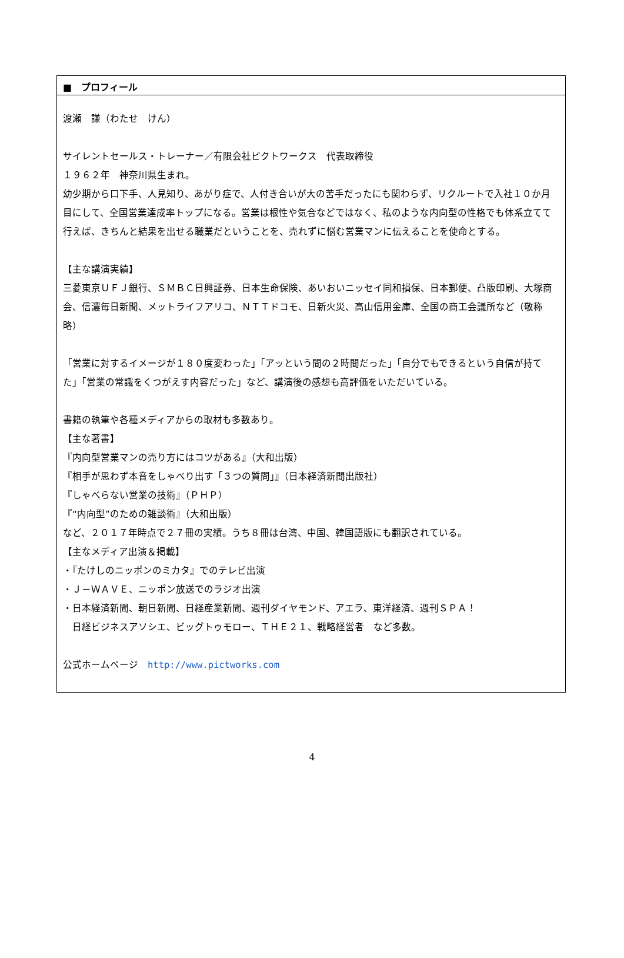■　プロフィール
渡瀬　謙（わたせ　けん）
サイレントセールス・トレーナー／有限会社ピクトワークス　代表取締役
１９６２年　神奈川県生まれ。
幼少期から口下手、人見知り、あがり症で、人付き合いが大の苦手だったにも関わらず、リクルートで入社１０か月目にして、全国営業達成率トップになる。営業は根性や気合などではなく、私のような内向型の性格でも体系立てて行えば、きちんと結果を出せる職業だということを、売れずに悩む営業マンに伝えることを使命とする。
【主な講演実績】
三菱東京ＵＦＪ銀行、ＳＭＢＣ日興証券、日本生命保険、あいおいニッセイ同和損保、日本郵便、凸版印刷、大塚商会、信濃毎日新聞、メットライフアリコ、ＮＴＴドコモ、日新火災、高山信用金庫、全国の商工会議所など（敬称略）
「営業に対するイメージが１８０度変わった」「アッという間の２時間だった」「自分でもできるという自信が持てた」「営業の常識をくつがえす内容だった」など、講演後の感想も高評価をいただいている。
書籍の執筆や各種メディアからの取材も多数あり。
【主な著書】
『内向型営業マンの売り方にはコツがある』（大和出版）
『相手が思わず本音をしゃべり出す「３つの質問」』（日本経済新聞出版社）
『しゃべらない営業の技術』（ＰＨＰ）
『“内向型”のための雑談術』（大和出版）
など、２０１７年時点で２７冊の実績。うち８冊は台湾、中国、韓国語版にも翻訳されている。
【主なメディア出演＆掲載】
・『たけしのニッポンのミカタ』でのテレビ出演
・Ｊ－ＷＡＶＥ、ニッポン放送でのラジオ出演
・日本経済新聞、朝日新聞、日経産業新聞、週刊ダイヤモンド、アエラ、東洋経済、週刊ＳＰＡ！
　日経ビジネスアソシエ、ビッグトゥモロー、ＴＨＥ２１、戦略経営者　など多数。
公式ホームページ　http://www.pictworks.com
4